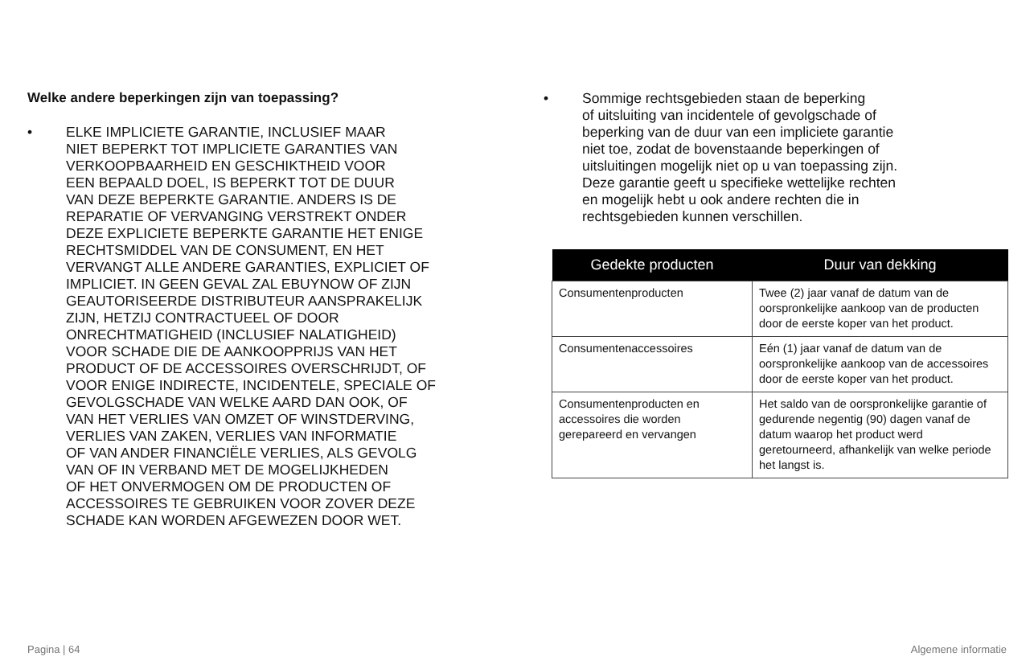Welke andere beperkingen zijn van toepassing?
• ELKE IMPLICIETE GARANTIE, INCLUSIEF MAAR
NIET BEPERKT TOT IMPLICIETE GARANTIES VAN
VERKOOPBAARHEID EN GESCHIKTHEID VOOR
EEN BEPAALD DOEL, IS BEPERKT TOT DE DUUR
VAN DEZE BEPERKTE GARANTIE. ANDERS IS DE
REPARATIE OF VERVANGING VERSTREKT ONDER
DEZE EXPLICIETE BEPERKTE GARANTIE HET ENIGE
RECHTSMIDDEL VAN DE CONSUMENT, EN HET
VERVANGT ALLE ANDERE GARANTIES, EXPLICIET OF
IMPLICIET. IN GEEN GEVAL ZAL EBUYNOW OF ZIJN
GEAUTORISEERDE DISTRIBUTEUR AANSPRAKELIJK
ZIJN, HETZIJ CONTRACTUEEL OF DOOR
ONRECHTMATIGHEID (INCLUSIEF NALATIGHEID)
VOOR SCHADE DIE DE AANKOOPPRIJS VAN HET
PRODUCT OF DE ACCESSOIRES OVERSCHRIJDT, OF
VOOR ENIGE INDIRECTE, INCIDENTELE, SPECIALE OF
GEVOLGSCHADE VAN WELKE AARD DAN OOK, OF
VAN HET VERLIES VAN OMZET OF WINSTDERVING,
VERLIES VAN ZAKEN, VERLIES VAN INFORMATIE
OF VAN ANDER FINANCIËLE VERLIES, ALS GEVOLG
VAN OF IN VERBAND MET DE MOGELIJKHEDEN
OF HET ONVERMOGEN OM DE PRODUCTEN OF
ACCESSOIRES TE GEBRUIKEN VOOR ZOVER DEZE
SCHADE KAN WORDEN AFGEWEZEN DOOR WET.
• Sommige rechtsgebieden staan de beperking
of uitsluiting van incidentele of gevolgschade of
beperking van de duur van een impliciete garantie
niet toe, zodat de bovenstaande beperkingen of
uitsluitingen mogelijk niet op u van toepassing zijn.
Deze garantie geeft u specifieke wettelijke rechten
en mogelijk hebt u ook andere rechten die in
rechtsgebieden kunnen verschillen.
| Gedekte producten | Duur van dekking |
| --- | --- |
| Consumentenproducten | Twee (2) jaar vanaf de datum van de oorspronkelijke aankoop van de producten door de eerste koper van het product. |
| Consumentenaccessoires | Eén (1) jaar vanaf de datum van de oorspronkelijke aankoop van de accessoires door de eerste koper van het product. |
| Consumentenproducten en accessoires die worden gerepareerd en vervangen | Het saldo van de oorspronkelijke garantie of gedurende negentig (90) dagen vanaf de datum waarop het product werd geretourneerd, afhankelijk van welke periode het langst is. |
Pagina | 64 Algemene informatie